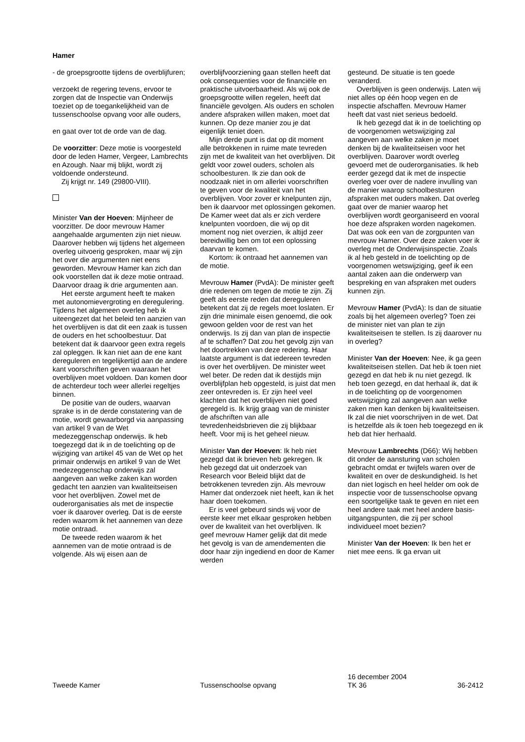Hamer
- de groepsgrootte tijdens de overblijfuren;
verzoekt de regering tevens, ervoor te zorgen dat de Inspectie van Onderwijs toeziet op de toegankelijkheid van de tussenschoolse opvang voor alle ouders,
en gaat over tot de orde van de dag.
De voorzitter: Deze motie is voorgesteld door de leden Hamer, Vergeer, Lambrechts en Azough. Naar mij blijkt, wordt zij voldoende ondersteund.
Zij krijgt nr. 149 (29800-VIII).
Minister Van der Hoeven: Mijnheer de voorzitter. De door mevrouw Hamer aangehaalde argumenten zijn niet nieuw. Daarover hebben wij tijdens het algemeen overleg uitvoerig gesproken, maar wij zijn het over die argumenten niet eens geworden. Mevrouw Hamer kan zich dan ook voorstellen dat ik deze motie ontraad. Daarvoor draag ik drie argumenten aan.
Het eerste argument heeft te maken met autonomievergroting en deregulering. Tijdens het algemeen overleg heb ik uiteengezet dat het beleid ten aanzien van het overblijven is dat dit een zaak is tussen de ouders en het schoolbestuur. Dat betekent dat ik daarvoor geen extra regels zal opleggen. Ik kan niet aan de ene kant dereguleren en tegelijkertijd aan de andere kant voorschriften geven waaraan het overblijven moet voldoen. Dan komen door de achterdeur toch weer allerlei regeltjes binnen.
De positie van de ouders, waarvan sprake is in de derde constatering van de motie, wordt gewaarborgd via aanpassing van artikel 9 van de Wet medezeggenschap onderwijs. Ik heb toegezegd dat ik in de toelichting op de wijziging van artikel 45 van de Wet op het primair onderwijs en artikel 9 van de Wet medezeggenschap onderwijs zal aangeven aan welke zaken kan worden gedacht ten aanzien van kwaliteitseisen voor het overblijven. Zowel met de ouderorganisaties als met de inspectie voer ik daarover overleg. Dat is de eerste reden waarom ik het aannemen van deze motie ontraad.
De tweede reden waarom ik het aannemen van de motie ontraad is de volgende. Als wij eisen aan de
overblijfvoorziening gaan stellen heeft dat ook consequenties voor de financiële en praktische uitvoerbaarheid. Als wij ook de groepsgrootte willen regelen, heeft dat financiële gevolgen. Als ouders en scholen andere afspraken willen maken, moet dat kunnen. Op deze manier zou je dat eigenlijk teniet doen.
Mijn derde punt is dat op dit moment alle betrokkenen in ruime mate tevreden zijn met de kwaliteit van het overblijven. Dit geldt voor zowel ouders, scholen als schoolbesturen. Ik zie dan ook de noodzaak niet in om allerlei voorschriften te geven voor de kwaliteit van het overblijven. Voor zover er knelpunten zijn, ben ik daarvoor met oplossingen gekomen. De Kamer weet dat als er zich verdere knelpunten voordoen, die wij op dit moment nog niet overzien, ik altijd zeer bereidwillig ben om tot een oplossing daarvan te komen.
Kortom: ik ontraad het aannemen van de motie.
Mevrouw Hamer (PvdA): De minister geeft drie redenen om tegen de motie te zijn. Zij geeft als eerste reden dat dereguleren betekent dat zij de regels moet loslaten. Er zijn drie minimale eisen genoemd, die ook gewoon gelden voor de rest van het onderwijs. Is zij dan van plan de inspectie af te schaffen? Dat zou het gevolg zijn van het doortrekken van deze redering. Haar laatste argument is dat iedereen tevreden is over het overblijven. De minister weet wel beter. De reden dat ik destijds mijn overblijfplan heb opgesteld, is juist dat men zeer ontevreden is. Er zijn heel veel klachten dat het overblijven niet goed geregeld is. Ik krijg graag van de minister de afschriften van alle tevredenheidsbrieven die zij blijkbaar heeft. Voor mij is het geheel nieuw.
Minister Van der Hoeven: Ik heb niet gezegd dat ik brieven heb gekregen. Ik heb gezegd dat uit onderzoek van Research voor Beleid blijkt dat de betrokkenen tevreden zijn. Als mevrouw Hamer dat onderzoek niet heeft, kan ik het haar doen toekomen.
Er is veel gebeurd sinds wij voor de eerste keer met elkaar gesproken hebben over de kwaliteit van het overblijven. Ik geef mevrouw Hamer gelijk dat dit mede het gevolg is van de amendementen die door haar zijn ingediend en door de Kamer werden
gesteund. De situatie is ten goede veranderd.
Overblijven is geen onderwijs. Laten wij niet alles op één hoop vegen en de inspectie afschaffen. Mevrouw Hamer heeft dat vast niet serieus bedoeld.
Ik heb gezegd dat ik in de toelichting op de voorgenomen wetswijziging zal aangeven aan welke zaken je moet denken bij de kwaliteitseisen voor het overblijven. Daarover wordt overleg gevoerd met de ouderorganisaties. Ik heb eerder gezegd dat ik met de inspectie overleg voer over de nadere invulling van de manier waarop schoolbesturen afspraken met ouders maken. Dat overleg gaat over de manier waarop het overblijven wordt georganiseerd en vooral hoe deze afspraken worden nagekomen. Dat was ook een van de zorgpunten van mevrouw Hamer. Over deze zaken voer ik overleg met de Onderwijsinspectie. Zoals ik al heb gesteld in de toelichting op de voorgenomen wetswijziging, geef ik een aantal zaken aan die onderwerp van bespreking en van afspraken met ouders kunnen zijn.
Mevrouw Hamer (PvdA): Is dan de situatie zoals bij het algemeen overleg? Toen zei de minister niet van plan te zijn kwaliteitseisen te stellen. Is zij daarover nu in overleg?
Minister Van der Hoeven: Nee, ik ga geen kwaliteitseisen stellen. Dat heb ik toen niet gezegd en dat heb ik nu niet gezegd. Ik heb toen gezegd, en dat herhaal ik, dat ik in de toelichting op de voorgenomen wetswijziging zal aangeven aan welke zaken men kan denken bij kwaliteitseisen. Ik zal die niet voorschrijven in de wet. Dat is hetzelfde als ik toen heb toegezegd en ik heb dat hier herhaald.
Mevrouw Lambrechts (D66): Wij hebben dit onder de aansturing van scholen gebracht omdat er twijfels waren over de kwaliteit en over de deskundigheid. Is het dan niet logisch en heel helder om ook de inspectie voor de tussenschoolse opvang een soortgelijke taak te geven en niet een heel andere taak met heel andere basis-uitgangspunten, die zij per school individueel moet bezien?
Minister Van der Hoeven: Ik ben het er niet mee eens. Ik ga ervan uit
Tweede Kamer Tussenschoolse opvang
16 december 2004
TK 36 36-2412